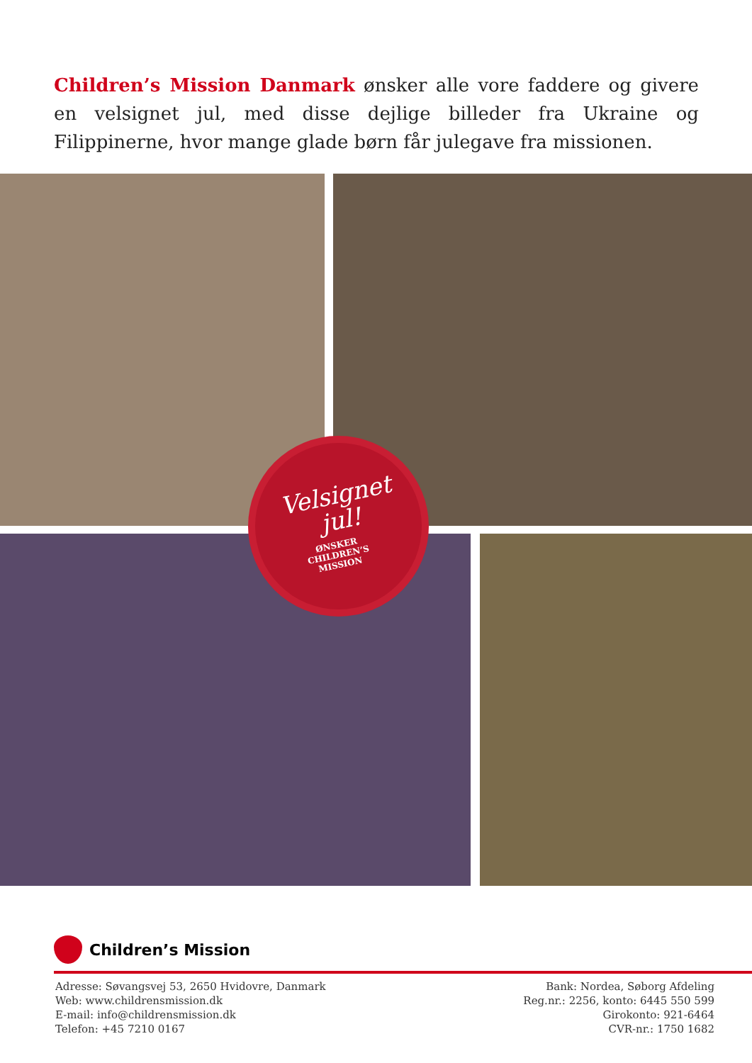Children’s Mission Danmark ønsker alle vore faddere og givere en velsignet jul, med disse dejlige billeder fra Ukraine og Filippinerne, hvor mange glade børn får julegave fra missionen.
Velsignet
jul!
ØNSKER
CHILDREN’S
MISSION
Children’s Mission
Adresse: Søvangsvej 53, 2650 Hvidovre, Danmark
Web: www.childrensmission.dk
E-mail: info@childrensmission.dk
Telefon: +45 7210 0167
Bank: Nordea, Søborg Afdeling
Reg.nr.: 2256, konto: 6445 550 599
Girokonto: 921-6464
CVR-nr.: 1750 1682